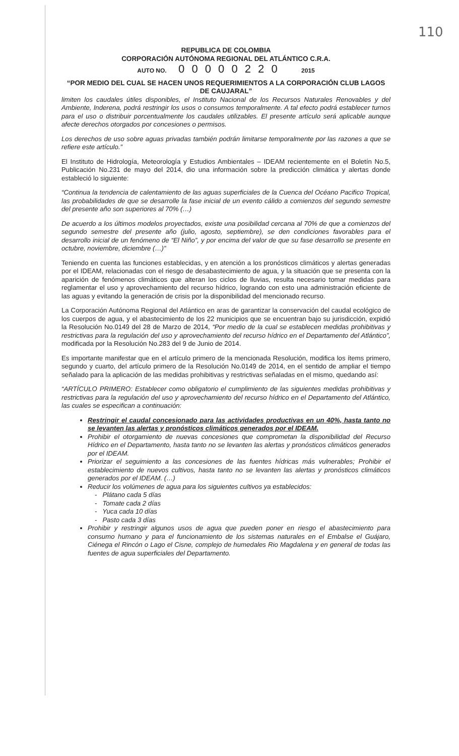110
REPUBLICA DE COLOMBIA
CORPORACIÓN AUTÓNOMA REGIONAL DEL ATLÁNTICO C.R.A.
AUTO NO. 0 0 0 0 0 2 2 0 2015
“POR MEDIO DEL CUAL SE HACEN UNOS REQUERIMIENTOS A LA CORPORACIÓN CLUB LAGOS DE CAUJARAL”
limiten los caudales útiles disponibles, el Instituto Nacional de los Recursos Naturales Renovables y del Ambiente, Inderena, podrá restringir los usos o consumos temporalmente. A tal efecto podrá establecer turnos para el uso o distribuir porcentualmente los caudales utilizables. El presente artículo será aplicable aunque afecte derechos otorgados por concesiones o permisos.
Los derechos de uso sobre aguas privadas también podrán limitarse temporalmente por las razones a que se refiere este artículo.”
El Instituto de Hidrología, Meteorología y Estudios Ambientales – IDEAM recientemente en el Boletín No.5, Publicación No.231 de mayo del 2014, dio una información sobre la predicción climática y alertas donde estableció lo siguiente:
“Continua la tendencia de calentamiento de las aguas superficiales de la Cuenca del Océano Pacifico Tropical, las probabilidades de que se desarrolle la fase inicial de un evento cálido a comienzos del segundo semestre del presente año son superiores al 70% (…)
De acuerdo a los últimos modelos proyectados, existe una posibilidad cercana al 70% de que a comienzos del segundo semestre del presente año (julio, agosto, septiembre), se den condiciones favorables para el desarrollo inicial de un fenómeno de “El Niño”, y por encima del valor de que su fase desarrollo se presente en octubre, noviembre, diciembre (…)”
Teniendo en cuenta las funciones establecidas, y en atención a los pronósticos climáticos y alertas generadas por el IDEAM, relacionadas con el riesgo de desabastecimiento de agua, y la situación que se presenta con la aparición de fenómenos climáticos que alteran los ciclos de lluvias, resulta necesario tomar medidas para reglamentar el uso y aprovechamiento del recurso hídrico, logrando con esto una administración eficiente de las aguas y evitando la generación de crisis por la disponibilidad del mencionado recurso.
La Corporación Autónoma Regional del Atlántico en aras de garantizar la conservación del caudal ecológico de los cuerpos de agua, y el abastecimiento de los 22 municipios que se encuentran bajo su jurisdicción, expidió la Resolución No.0149 del 28 de Marzo de 2014, “Por medio de la cual se establecen medidas prohibitivas y restrictivas para la regulación del uso y aprovechamiento del recurso hídrico en el Departamento del Atlántico”, modificada por la Resolución No.283 del 9 de Junio de 2014.
Es importante manifestar que en el artículo primero de la mencionada Resolución, modifica los ítems primero, segundo y cuarto, del artículo primero de la Resolución No.0149 de 2014, en el sentido de ampliar el tiempo señalado para la aplicación de las medidas prohibitivas y restrictivas señaladas en el mismo, quedando así:
“ARTÍCULO PRIMERO: Establecer como obligatorio el cumplimiento de las siguientes medidas prohibitivas y restrictivas para la regulación del uso y aprovechamiento del recurso hídrico en el Departamento del Atlántico, las cuales se especifican a continuación:
Restringir el caudal concesionado para las actividades productivas en un 40%, hasta tanto no se levanten las alertas y pronósticos climáticos generados por el IDEAM.
Prohibir el otorgamiento de nuevas concesiones que comprometan la disponibilidad del Recurso Hídrico en el Departamento, hasta tanto no se levanten las alertas y pronósticos climáticos generados por el IDEAM.
Priorizar el seguimiento a las concesiones de las fuentes hídricas más vulnerables; Prohibir el establecimiento de nuevos cultivos, hasta tanto no se levanten las alertas y pronósticos climáticos generados por el IDEAM. (…)
Reducir los volúmenes de agua para los siguientes cultivos ya establecidos:
- Plátano cada 5 días
- Tomate cada 2 días
- Yuca cada 10 días
- Pasto cada 3 días
Prohibir y restringir algunos usos de agua que pueden poner en riesgo el abastecimiento para consumo humano y para el funcionamiento de los sistemas naturales en el Embalse el Guájaro, Ciénega el Rincón o Lago el Cisne, complejo de humedales Rio Magdalena y en general de todas las fuentes de agua superficiales del Departamento.